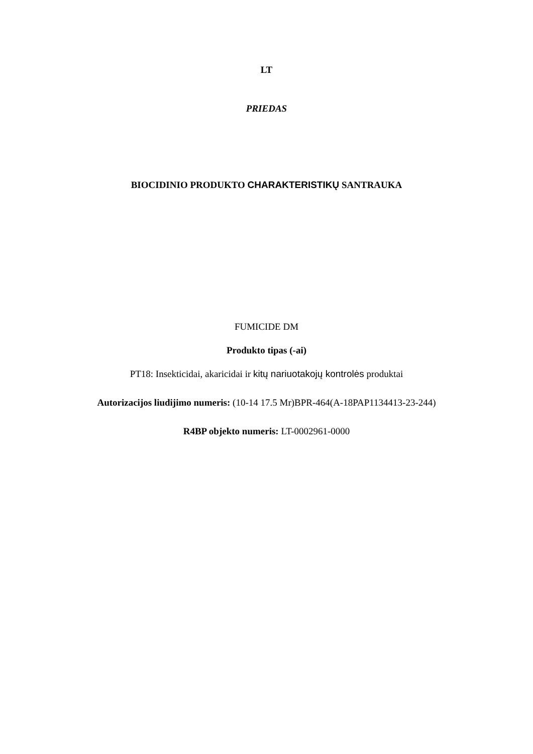LT
PRIEDAS
BIOCIDINIO PRODUKTO CHARAKTERISTIKŲ SANTRAUKA
FUMICIDE DM
Produkto tipas (-ai)
PT18: Insekticidai, akaricidai ir kitų nariuotakojų kontrolės produktai
Autorizacijos liudijimo numeris: (10-14 17.5 Mr)BPR-464(A-18PAP1134413-23-244)
R4BP objekto numeris: LT-0002961-0000